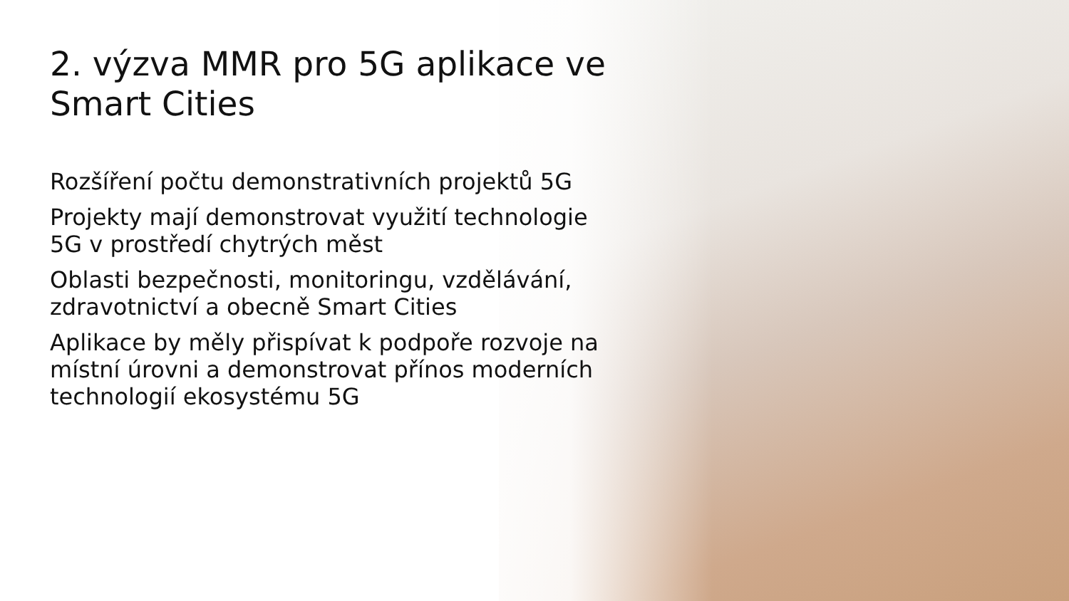2. výzva MMR pro 5G aplikace ve Smart Cities
Rozšíření počtu demonstrativních projektů 5G
Projekty mají demonstrovat využití technologie 5G v prostředí chytrých měst
Oblasti bezpečnosti, monitoringu, vzdělávání, zdravotnictví a obecně Smart Cities
Aplikace by měly přispívat k podpoře rozvoje na místní úrovni a demonstrovat přínos moderních technologií ekosystému 5G